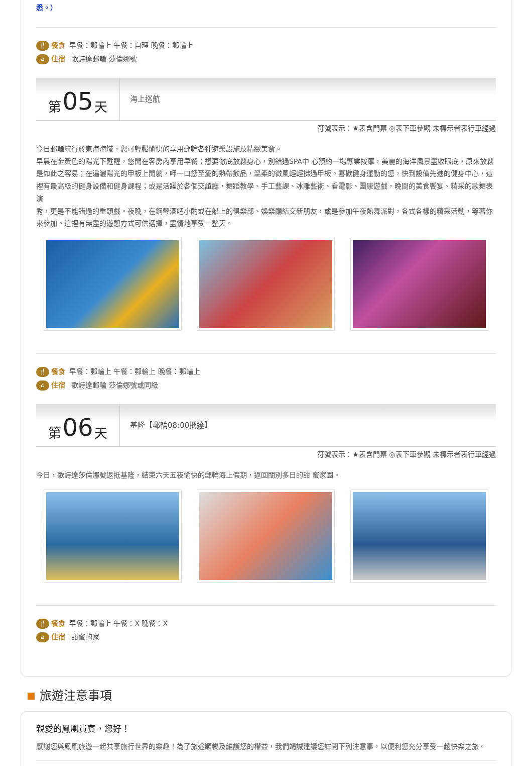悉。）
🍴 餐食 早餐：郵輪上 午餐：自理 晚餐：郵輪上
⌂ 住宿 歌詩達郵輪 莎倫娜號
第 05 天
海上巡航
符號表示：★表含門票 ◎表下車參觀 未標示者表行車經過
今日郵輪航行於東海海域，您可輕鬆愉快的享用郵輪各種遊樂設施及精緻美食。
早晨在金黃色的陽光下甦醒，悠閒在客房內享用早餐；想要徹底放鬆身心，別錯過SPA中 心預約一場專業按摩，美麗的海洋風景盡收眼底，原來放鬆是如此之容易；在遍灑陽光的甲板上閒躺，呷一口您至愛的熱帶飲品，溫柔的微風輕輕拂過甲板。喜歡健身運動的您，快到設備先進的健身中心，這裡有最高級的健身設備和健身課程；或是活躍於各個交誼廳，舞蹈教學、手工藝課、冰雕藝術、看電影、團康遊戲，晚間的美食饗宴、精采的歌舞表演
秀，更是不能錯過的重頭戲。夜晚，在鋼琴酒吧小酌或在船上的俱樂部、娛樂廳結交新朋友，或是參加午夜熱舞派對，各式各樣的精采活動，等著你來參加。這裡有無盡的遊憩方式可供選擇，盡情地享受一整天。
🍴 餐食 早餐：郵輪上 午餐：郵輪上 晚餐：郵輪上
⌂ 住宿 歌詩達郵輪 莎倫娜號或同級
第 06 天
基隆【郵輪08:00抵達】
符號表示：★表含門票 ◎表下車參觀 未標示者表行車經過
今日，歌詩達莎倫娜號返抵基隆，結束六天五夜愉快的郵輪海上假期，返回闊別多日的甜 蜜家園。
🍴 餐食 早餐：郵輪上 午餐：X 晚餐：X
⌂ 住宿 甜蜜的家
旅遊注意事項
親愛的鳳凰貴賓，您好！
感謝您與鳳凰旅遊一起共享旅行世界的樂趣！為了旅途順暢及維護您的權益，我們竭誠建議您詳閱下列注意事，以便利您充分享受一趟快樂之旅。